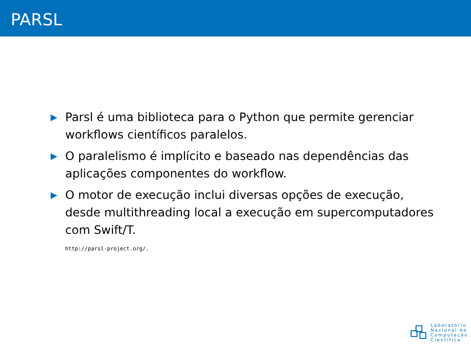PARSL
▶ Parsl é uma biblioteca para o Python que permite gerenciar workflows científicos paralelos.
▶ O paralelismo é implícito e baseado nas dependências das aplicações componentes do workflow.
▶ O motor de execução inclui diversas opções de execução, desde multithreading local a execução em supercomputadores com Swift/T.
http://parsl-project.org/.
Laboratório
Nacional de
Computação
Científica